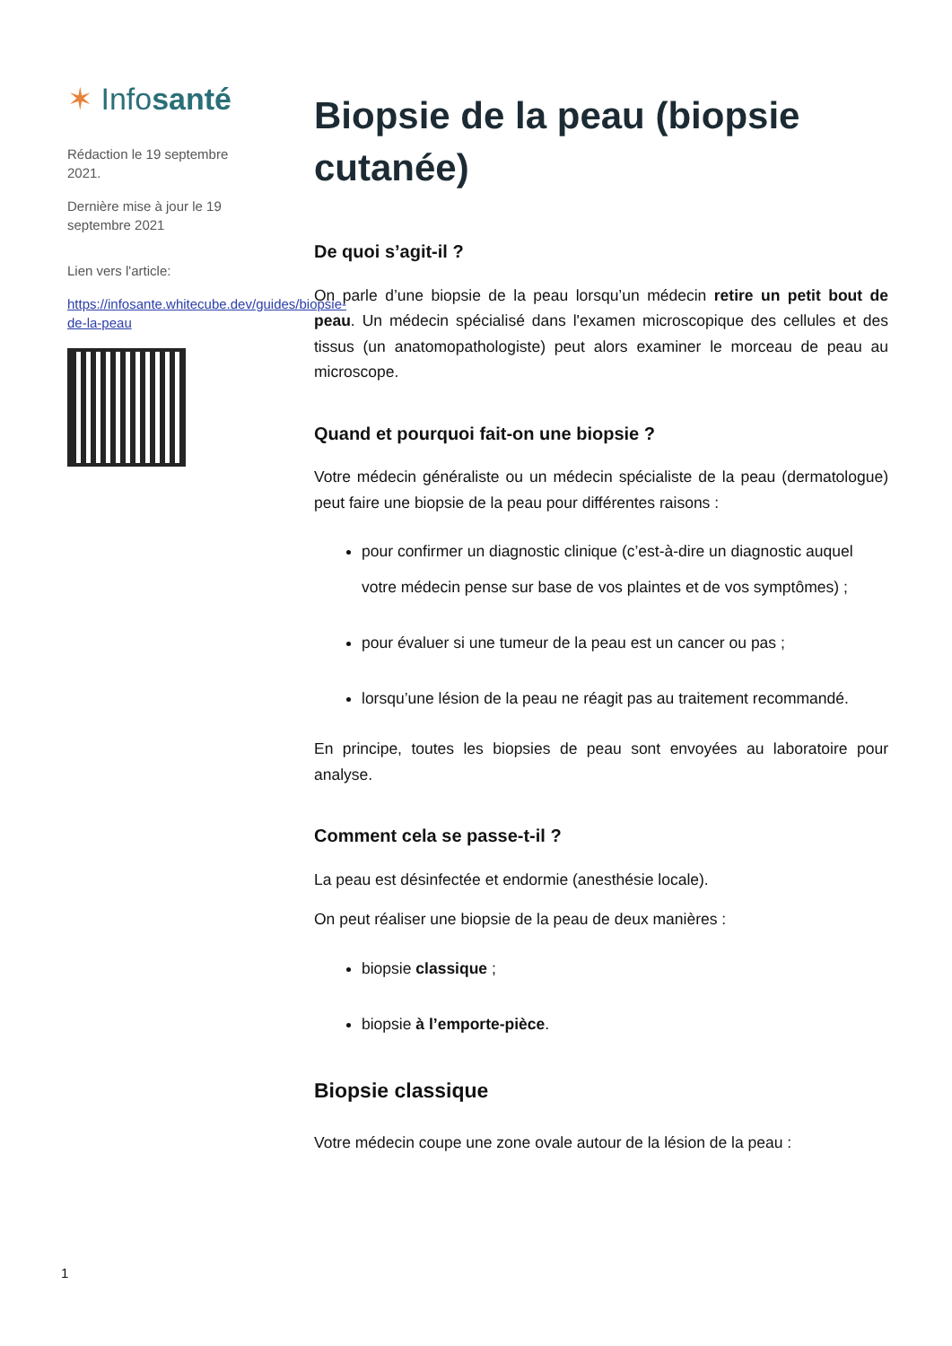✶ Infosanté
Rédaction le 19 septembre 2021.
Dernière mise à jour le 19 septembre 2021
Lien vers l'article:
https://infosante.whitecube.dev/guides/biopsie-de-la-peau
Biopsie de la peau (biopsie cutanée)
De quoi s’agit-il ?
On parle d’une biopsie de la peau lorsqu’un médecin retire un petit bout de peau. Un médecin spécialisé dans l'examen microscopique des cellules et des tissus (un anatomopathologiste) peut alors examiner le morceau de peau au microscope.
Quand et pourquoi fait-on une biopsie ?
Votre médecin généraliste ou un médecin spécialiste de la peau (dermatologue) peut faire une biopsie de la peau pour différentes raisons :
pour confirmer un diagnostic clinique (c’est-à-dire un diagnostic auquel votre médecin pense sur base de vos plaintes et de vos symptômes) ;
pour évaluer si une tumeur de la peau est un cancer ou pas ;
lorsqu’une lésion de la peau ne réagit pas au traitement recommandé.
En principe, toutes les biopsies de peau sont envoyées au laboratoire pour analyse.
Comment cela se passe-t-il ?
La peau est désinfectée et endormie (anesthésie locale).
On peut réaliser une biopsie de la peau de deux manières :
biopsie classique ;
biopsie à l’emporte-pièce.
Biopsie classique
Votre médecin coupe une zone ovale autour de la lésion de la peau :
1